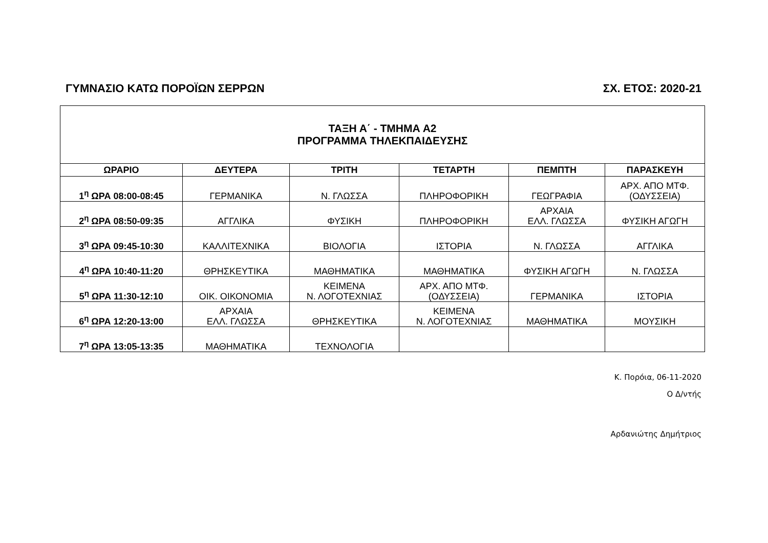ΓΥΜΝΑΣΙΟ ΚΑΤΩ ΠΟΡΟΪΩΝ ΣΕΡΡΩΝ ΣΧ. ΕΤΟΣ: 2020-21
| ΤΑΞΗ Α΄ - ΤΜΗΜΑ Α2 ΠΡΟΓΡΑΜΜΑ ΤΗΛΕΚΠΑΙΔΕΥΣΗΣ | | | | | |
| ΩΡΑΡΙΟ | ΔΕΥΤΕΡΑ | ΤΡΙΤΗ | ΤΕΤΑΡΤΗ | ΠΕΜΠΤΗ | ΠΑΡΑΣΚΕΥΗ |
| 1<sup>η</sup> ΩΡΑ 08:00-08:45 | ΓΕΡΜΑΝΙΚΑ | Ν. ΓΛΩΣΣΑ | ΠΛΗΡΟΦΟΡΙΚΗ | ΓΕΩΓΡΑΦΙΑ | ΑΡΧ. ΑΠΟ ΜΤΦ. (ΟΔΥΣΣΕΙΑ) |
| 2<sup>η</sup> ΩΡΑ 08:50-09:35 | ΑΓΓΛΙΚΑ | ΦΥΣΙΚΗ | ΠΛΗΡΟΦΟΡΙΚΗ | ΑΡΧΑΙΑ ΕΛΛ. ΓΛΩΣΣΑ | ΦΥΣΙΚΗ ΑΓΩΓΗ |
| 3<sup>η</sup> ΩΡΑ 09:45-10:30 | ΚΑΛΛΙΤΕΧΝΙΚΑ | ΒΙΟΛΟΓΙΑ | ΙΣΤΟΡΙΑ | Ν. ΓΛΩΣΣΑ | ΑΓΓΛΙΚΑ |
| 4<sup>η</sup> ΩΡΑ 10:40-11:20 | ΘΡΗΣΚΕΥΤΙΚΑ | ΜΑΘΗΜΑΤΙΚΑ | ΜΑΘΗΜΑΤΙΚΑ | ΦΥΣΙΚΗ ΑΓΩΓΗ | Ν. ΓΛΩΣΣΑ |
| 5<sup>η</sup> ΩΡΑ 11:30-12:10 | ΟΙΚ. ΟΙΚΟΝΟΜΙΑ | ΚΕΙΜΕΝΑ Ν. ΛΟΓΟΤΕΧΝΙΑΣ | ΑΡΧ. ΑΠΟ ΜΤΦ. (ΟΔΥΣΣΕΙΑ) | ΓΕΡΜΑΝΙΚΑ | ΙΣΤΟΡΙΑ |
| 6<sup>η</sup> ΩΡΑ 12:20-13:00 | ΑΡΧΑΙΑ ΕΛΛ. ΓΛΩΣΣΑ | ΘΡΗΣΚΕΥΤΙΚΑ | ΚΕΙΜΕΝΑ Ν. ΛΟΓΟΤΕΧΝΙΑΣ | ΜΑΘΗΜΑΤΙΚΑ | ΜΟΥΣΙΚΗ |
| 7<sup>η</sup> ΩΡΑ 13:05-13:35 | ΜΑΘΗΜΑΤΙΚΑ | ΤΕΧΝΟΛΟΓΙΑ | | | |
Κ. Πορόια, 06-11-2020
Ο Δ/ντής
Αρδανιώτης Δημήτριος